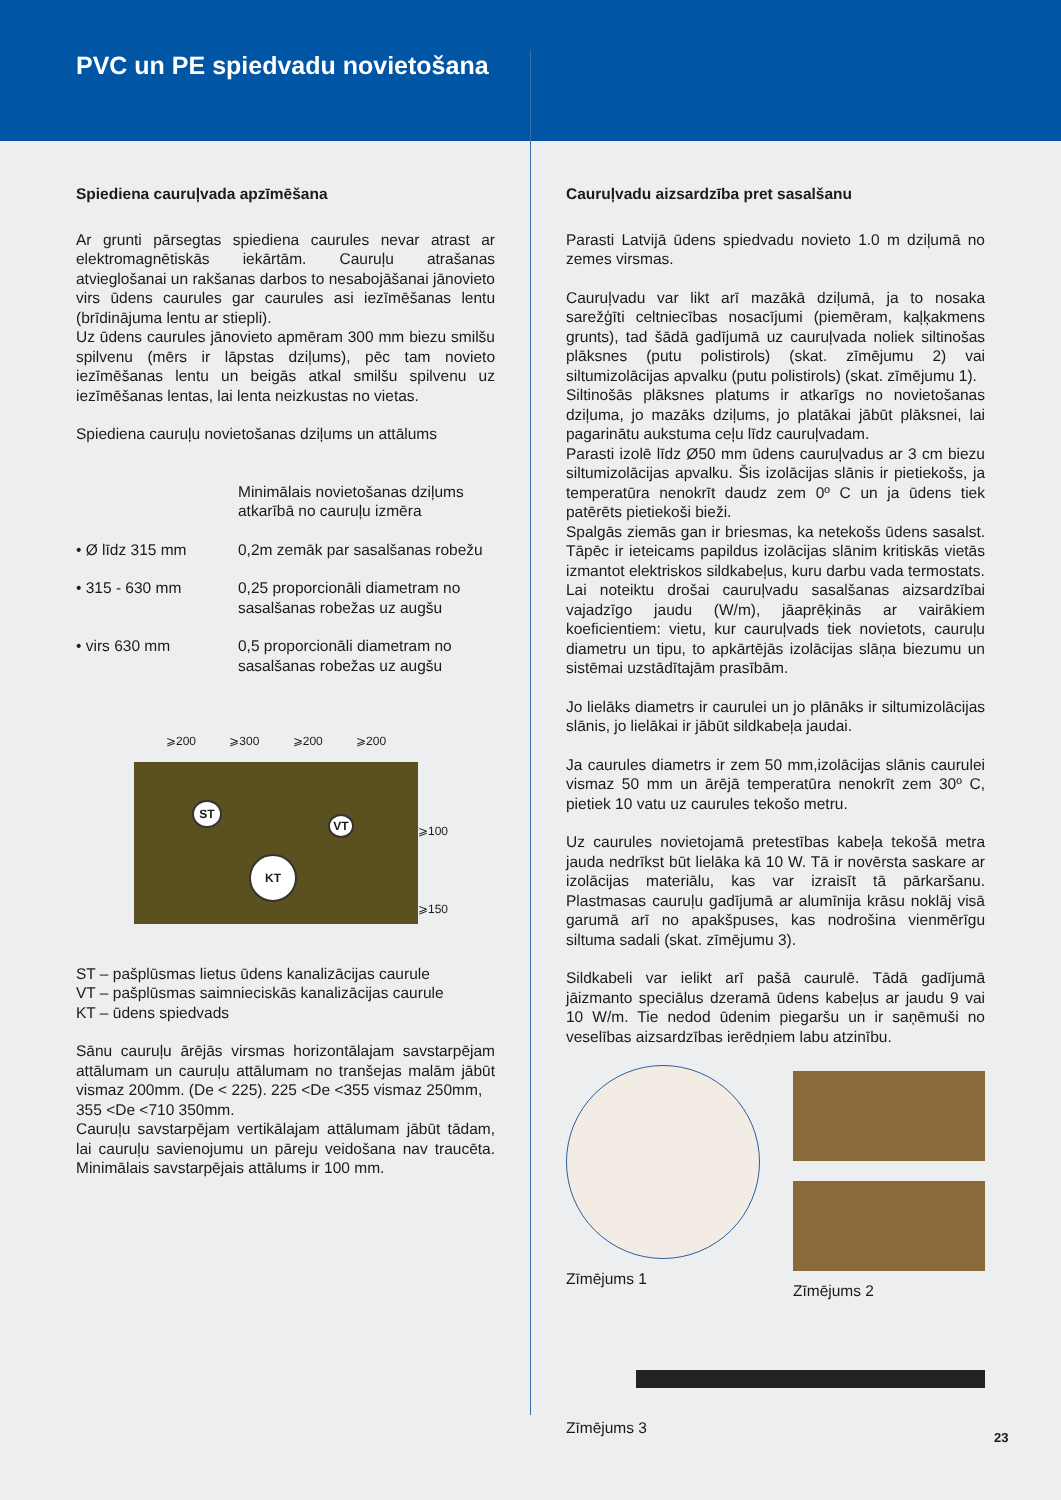PVC un PE spiedvadu novietošana
Spiediena cauruļvada apzīmēšana
Ar grunti pārsegtas spiediena caurules nevar atrast ar elektromagnētiskās iekārtām. Cauruļu atrašanas atvieglošanai un rakšanas darbos to nesabojāšanai jānovieto virs ūdens caurules gar caurules asi iezīmēšanas lentu (brīdinājuma lentu ar stiepli).
Uz ūdens caurules jānovieto apmēram 300 mm biezu smilšu spilvenu (mērs ir lāpstas dziļums), pēc tam novieto iezīmēšanas lentu un beigās atkal smilšu spilvenu uz iezīmēšanas lentas, lai lenta neizkustas no vietas.
Spiediena cauruļu novietošanas dziļums un attālums
Minimālais novietošanas dziļums atkarībā no cauruļu izmēra
• Ø līdz 315 mm 0,2m zemāk par sasalšanas robežu
• 315 - 630 mm 0,25 proporcionāli diametram no sasalšanas robežas uz augšu
• virs 630 mm 0,5 proporcionāli diametram no sasalšanas robežas uz augšu
⩾200 ⩾300 ⩾200 ⩾200
ST
VT
KT
⩾100
⩾150
ST – pašplūsmas lietus ūdens kanalizācijas caurule
VT – pašplūsmas saimnieciskās kanalizācijas caurule
KT – ūdens spiedvads
Sānu cauruļu ārējās virsmas horizontālajam savstarpējam attālumam un cauruļu attālumam no tranšejas malām jābūt vismaz 200mm. (De < 225). 225 <De <355 vismaz 250mm,
355 <De <710 350mm.
Cauruļu savstarpējam vertikālajam attālumam jābūt tādam, lai cauruļu savienojumu un pāreju veidošana nav traucēta. Minimālais savstarpējais attālums ir 100 mm.
Cauruļvadu aizsardzība pret sasalšanu
Parasti Latvijā ūdens spiedvadu novieto 1.0 m dziļumā no zemes virsmas.
Cauruļvadu var likt arī mazākā dziļumā, ja to nosaka sarežģīti celtniecības nosacījumi (piemēram, kaļķakmens grunts), tad šādā gadījumā uz cauruļvada noliek siltinošas plāksnes (putu polistirols) (skat. zīmējumu 2) vai siltumizolācijas apvalku (putu polistirols) (skat. zīmējumu 1).
Siltinošās plāksnes platums ir atkarīgs no novietošanas dziļuma, jo mazāks dziļums, jo platākai jābūt plāksnei, lai pagarinātu aukstuma ceļu līdz cauruļvadam.
Parasti izolē līdz Ø50 mm ūdens cauruļvadus ar 3 cm biezu siltumizolācijas apvalku. Šis izolācijas slānis ir pietiekošs, ja temperatūra nenokrīt daudz zem 0º C un ja ūdens tiek patērēts pietiekoši bieži.
Spalgās ziemās gan ir briesmas, ka netekošs ūdens sasalst. Tāpēc ir ieteicams papildus izolācijas slānim kritiskās vietās izmantot elektriskos sildkabeļus, kuru darbu vada termostats.
Lai noteiktu drošai cauruļvadu sasalšanas aizsardzībai vajadzīgo jaudu (W/m), jāaprēķinās ar vairākiem koeficientiem: vietu, kur cauruļvads tiek novietots, cauruļu diametru un tipu, to apkārtējās izolācijas slāņa biezumu un sistēmai uzstādītajām prasībām.
Jo lielāks diametrs ir caurulei un jo plānāks ir siltumizolācijas slānis, jo lielākai ir jābūt sildkabeļa jaudai.
Ja caurules diametrs ir zem 50 mm,izolācijas slānis caurulei vismaz 50 mm un ārējā temperatūra nenokrīt zem 30º C, pietiek 10 vatu uz caurules tekošo metru.
Uz caurules novietojamā pretestības kabeļa tekošā metra jauda nedrīkst būt lielāka kā 10 W. Tā ir novērsta saskare ar izolācijas materiālu, kas var izraisīt tā pārkaršanu. Plastmasas cauruļu gadījumā ar alumīnija krāsu noklāj visā garumā arī no apakšpuses, kas nodrošina vienmērīgu siltuma sadali (skat. zīmējumu 3).
Sildkabeli var ielikt arī pašā caurulē. Tādā gadījumā jāizmanto speciālus dzeramā ūdens kabeļus ar jaudu 9 vai 10 W/m. Tie nedod ūdenim piegaršu un ir saņēmuši no veselības aizsardzības ierēdņiem labu atzinību.
Zīmējums 1
Zīmējums 2
Zīmējums 3
23